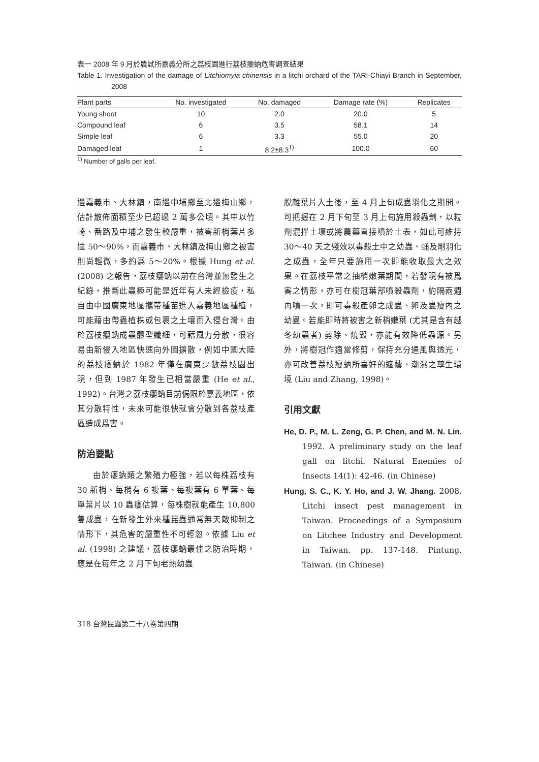表一 2008 年 9 月於農試所嘉義分所之荔枝園進行荔枝癭蚋危害調查結果
Table 1. Investigation of the damage of Litchiomyia chinensis in a litchi orchard of the TARI-Chiayi Branch in September, 2008
| Plant parts | No. investigated | No. damaged | Damage rate (%) | Replicates |
| --- | --- | --- | --- | --- |
| Young shoot | 10 | 2.0 | 20.0 | 5 |
| Compound leaf | 6 | 3.5 | 58.1 | 14 |
| Simple leaf | 6 | 3.3 | 55.0 | 20 |
| Damaged leaf | 1 | 8.2±8.3<sup>1)</sup> | 100.0 | 60 |
<sup>1)</sup> Number of galls per leaf.
邊嘉義市、大林鎮，南邊中埔鄉至北邊梅山鄉，估計散佈面積至少已超過 2 萬多公頃。其中以竹崎、番路及中埔之發生較嚴重，被害新梢葉片多達 50～90%，而嘉義市、大林鎮及梅山鄉之被害則尚輕微，多約爲 5～20%。根據 Hung et al. (2008) 之報告，荔枝癭蚋以前在台灣並無發生之紀錄，推斷此蟲極可能是近年有人未經檢疫，私自由中國廣東地區攜帶種苗進入嘉義地區種植，可能藉由帶蟲植株或包裹之土壤而入侵台灣。由於荔枝癭蚋成蟲體型纖細，可藉風力分散，很容易由新侵入地區快速向外圍擴散，例如中國大陸的荔枝癭蚋於 1982 年僅在廣東少數荔枝園出現，但到 1987 年發生已相當嚴重 (He et al., 1992)。台灣之荔枝癭蚋目前侷限於嘉義地區，依其分散特性，未來可能很快就會分散到各荔枝產區造成爲害。
防治要點
由於癭蚋類之繁殖力極強，若以每株荔枝有 30 新梢、每梢有 6 複葉、每複葉有 6 單葉、每單葉片以 10 蟲癭估算，每株樹就能產生 10,800 隻成蟲，在新發生外來種昆蟲通常無天敵抑制之情形下，其危害的嚴重性不可輕忽。依據 Liu et al. (1998) 之建議，荔枝癭蚋最佳之防治時期，應是在每年之 2 月下旬老熟幼蟲
脫離葉片入土後，至 4 月上旬成蟲羽化之期間。可把握在 2 月下旬至 3 月上旬施用殺蟲劑，以粒劑混拌土壤或將農藥直接噴於土表，如此可維持 30～40 天之殘效以毒殺土中之幼蟲、蛹及剛羽化之成蟲，全年只要施用一次即能收取最大之效果。在荔枝平常之抽梢嫩葉期間，若發現有被爲害之情形，亦可在樹冠葉部噴殺蟲劑，約隔兩週再噴一次，即可毒殺產卵之成蟲、卵及蟲癭內之幼蟲。若能即時將被害之新梢嫩葉 (尤其是含有越冬幼蟲者) 剪除、燒毀，亦能有效降低蟲源。另外，將樹冠作適當修剪，保持充分通風與透光，亦可改善荔枝癭蚋所喜好的遮蔭、潮濕之孳生環境 (Liu and Zhang, 1998)。
引用文獻
He, D. P., M. L. Zeng, G. P. Chen, and M. N. Lin. 1992. A preliminary study on the leaf gall on litchi. Natural Enemies of Insects 14(1): 42-46. (in Chinese)
Hung, S. C., K. Y. Ho, and J. W. Jhang. 2008. Litchi insect pest management in Taiwan. Proceedings of a Symposium on Litchee Industry and Development in Taiwan. pp. 137-148. Pintung, Taiwan. (in Chinese)
318 台灣昆蟲第二十八卷第四期